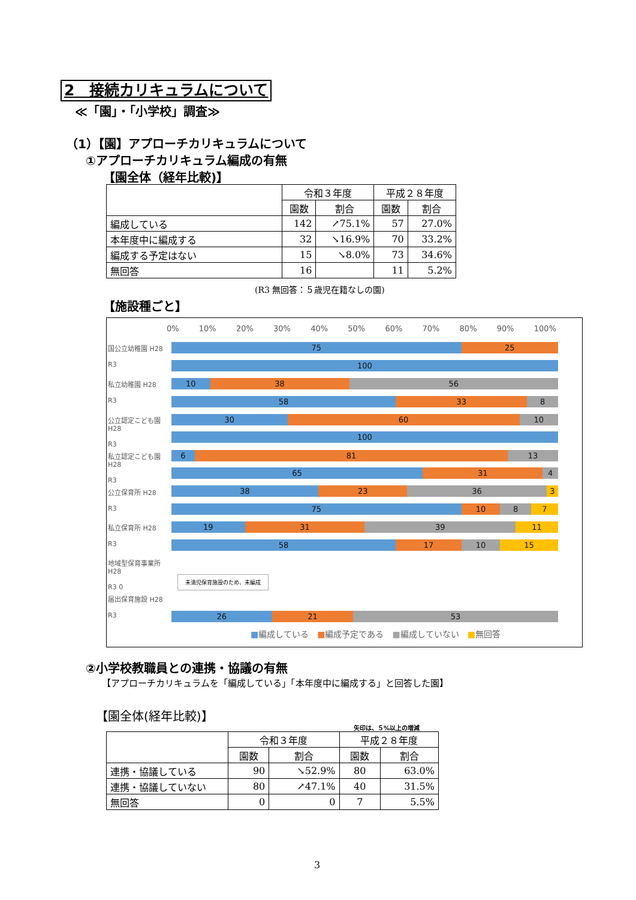2　接続カリキュラムについて
≪「園」・「小学校」調査≫
（1）【園】アプローチカリキュラムについて
①アプローチカリキュラム編成の有無
【園全体（経年比較)】
| | 令和３年度 | | 平成２８年度 | |
| --- | --- | --- | --- | --- |
| | 園数 | 割合 | 園数 | 割合 |
| 編成している | 142 | ↗75.1% | 57 | 27.0% |
| 本年度中に編成する | 32 | ↘16.9% | 70 | 33.2% |
| 編成する予定はない | 15 | ↘8.0% | 73 | 34.6% |
| 無回答 | 16 | | 11 | 5.2% |
(R3 無回答：５歳児在籍なしの園)
【施設種ごと】
0% 10% 20% 30% 40% 50% 60% 70% 80% 90% 100%
国公立幼稚園 H28
R3
75 25
100
私立幼稚園 H28
R3
10 38 56
58 33 8
公立認定こども園 H28
R3
30 60 10
100
私立認定こども園 H28
R3
6 81 13
65 31 4
公立保育所 H28
R3
38 23 36 3
75 10 8 7
私立保育所 H28
R3
19 31 39 11
58 17 10 15
地域型保育事業所 H28
R3 0
未満児保育施設のため、未編成
届出保育施設 H28
R3
26 21 53
■編成している　■編成予定である　■編成していない　■無回答
②小学校教職員との連携・協議の有無
【アプローチカリキュラムを「編成している」「本年度中に編成する」と回答した園】
【園全体(経年比較)】
矢印は、５%以上の増減
| | 令和３年度 | | 平成２８年度 | |
| --- | --- | --- | --- | --- |
| | 園数 | 割合 | 園数 | 割合 |
| 連携・協議している | 90 | ↘52.9% | 80 | 63.0% |
| 連携・協議していない | 80 | ↗47.1% | 40 | 31.5% |
| 無回答 | 0 | 0 | 7 | 5.5% |
3